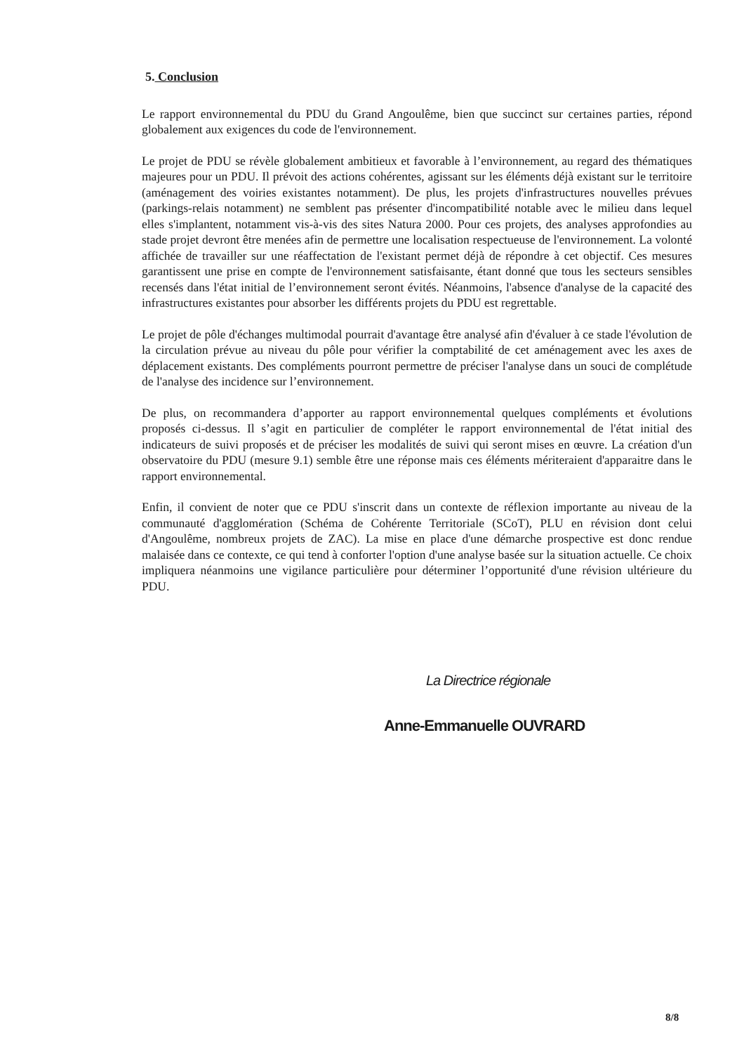5. Conclusion
Le rapport environnemental du PDU du Grand Angoulême, bien que succinct sur certaines parties, répond globalement aux exigences du code de l'environnement.
Le projet de PDU se révèle globalement ambitieux et favorable à l’environnement, au regard des thématiques majeures pour un PDU. Il prévoit des actions cohérentes, agissant sur les éléments déjà existant sur le territoire (aménagement des voiries existantes notamment). De plus, les projets d'infrastructures nouvelles prévues (parkings-relais notamment) ne semblent pas présenter d'incompatibilité notable avec le milieu dans lequel elles s'implantent, notamment vis-à-vis des sites Natura 2000. Pour ces projets, des analyses approfondies au stade projet devront être menées afin de permettre une localisation respectueuse de l'environnement. La volonté affichée de travailler sur une réaffectation de l'existant permet déjà de répondre à cet objectif. Ces mesures garantissent une prise en compte de l'environnement satisfaisante, étant donné que tous les secteurs sensibles recensés dans l'état initial de l’environnement seront évités. Néanmoins, l'absence d'analyse de la capacité des infrastructures existantes pour absorber les différents projets du PDU est regrettable.
Le projet de pôle d'échanges multimodal pourrait d'avantage être analysé afin d'évaluer à ce stade l'évolution de la circulation prévue au niveau du pôle pour vérifier la comptabilité de cet aménagement avec les axes de déplacement existants. Des compléments pourront permettre de préciser l'analyse dans un souci de complétude de l'analyse des incidence sur l’environnement.
De plus, on recommandera d’apporter au rapport environnemental quelques compléments et évolutions proposés ci-dessus. Il s’agit en particulier de compléter le rapport environnemental de l'état initial des indicateurs de suivi proposés et de préciser les modalités de suivi qui seront mises en œuvre. La création d'un observatoire du PDU (mesure 9.1) semble être une réponse mais ces éléments mériteraient d'apparaitre dans le rapport environnemental.
Enfin, il convient de noter que ce PDU s'inscrit dans un contexte de réflexion importante au niveau de la communauté d'agglomération (Schéma de Cohérente Territoriale (SCoT), PLU en révision dont celui d'Angoulême, nombreux projets de ZAC). La mise en place d'une démarche prospective est donc rendue malaisée dans ce contexte, ce qui tend à conforter l'option d'une analyse basée sur la situation actuelle. Ce choix impliquera néanmoins une vigilance particulière pour déterminer l’opportunité d'une révision ultérieure du PDU.
La Directrice régionale
Anne-Emmanuelle OUVRARD
8/8